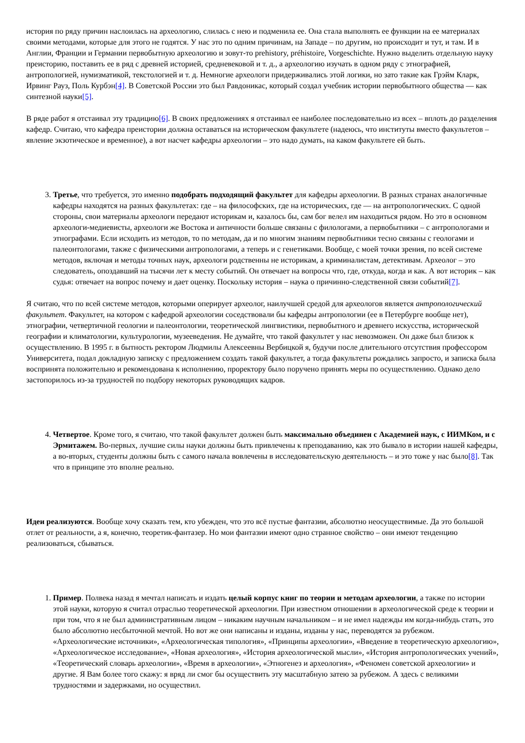история по ряду причин наслоилась на археологию, слилась с нею и подменила ее. Она стала выполнять ее функции на ее материалах своими методами, которые для этого не годятся. У нас это по одним причинам, на Западе – по другим, но происходит и тут, и там. И в Англии, Франции и Германии первобытную археологию и зовут-то prehistory, préhistoire, Vorgeschichte. Нужно выделить отдельную науку преисторию, поставить ее в ряд с древней историей, средневековой и т. д., а археологию изучать в одном ряду с этнографией, антропологией, нумизматикой, текстологией и т. д. Немногие археологи придерживались этой логики, но зато такие как Грэйм Кларк, Ирвинг Рауз, Поль Курбэн[4]. В Советской России это был Равдоникас, который создал учебник истории первобытного общества — как синтезной науки[5].
В ряде работ я отстаивал эту традицию[6]. В своих предложениях я отстаивал ее наиболее последовательно из всех – вплоть до разделения кафедр. Считаю, что кафедра преистории должна оставаться на историческом факультете (надеюсь, что институты вместо факультетов – явление экзотическое и временное), а вот насчет кафедры археологии – это надо думать, на каком факультете ей быть.
3. Третье, что требуется, это именно подобрать подходящий факультет для кафедры археологии. В разных странах аналогичные кафедры находятся на разных факультетах: где – на философских, где на исторических, где — на антропологических. С одной стороны, свои материалы археологи передают историкам и, казалось бы, сам бог велел им находиться рядом. Но это в основном археологи-медиевисты, археологи же Востока и античности больше связаны с филологами, а первобытники – с антропологами и этнографами. Если исходить из методов, то по методам, да и по многим знаниям первобытники тесно связаны с геологами и палеонтологами, также с физическими антропологами, а теперь и с генетиками. Вообще, с моей точки зрения, по всей системе методов, включая и методы точных наук, археологи родственны не историкам, а криминалистам, детективам. Археолог – это следователь, опоздавший на тысячи лет к месту событий. Он отвечает на вопросы что, где, откуда, когда и как. А вот историк – как судья: отвечает на вопрос почему и дает оценку. Поскольку история – наука о причинно-следственной связи событий[7].
Я считаю, что по всей системе методов, которыми оперирует археолог, наилучшей средой для археологов является антропологический факультет. Факультет, на котором с кафедрой археологии соседствовали бы кафедры антропологии (ее в Петербурге вообще нет), этнографии, четвертичной геологии и палеонтологии, теоретической лингвистики, первобытного и древнего искусства, исторической географии и климатологии, культурологии, музееведения. Не думайте, что такой факультет у нас невозможен. Он даже был близок к осуществлению. В 1995 г. в бытность ректором Людмилы Алексеевны Вербицкой я, будучи после длительного отсутствия профессором Университета, подал докладную записку с предложением создать такой факультет, а тогда факультеты рождались запросто, и записка была воспринята положительно и рекомендована к исполнению, проректору было поручено принять меры по осуществлению. Однако дело застопорилось из-за трудностей по подбору некоторых руководящих кадров.
4. Четвертое. Кроме того, я считаю, что такой факультет должен быть максимально объединен с Академией наук, с ИИМКом, и с Эрмитажем. Во-первых, лучшие силы науки должны быть привлечены к преподаванию, как это бывало в истории нашей кафедры, а во-вторых, студенты должны быть с самого начала вовлечены в исследовательскую деятельность – и это тоже у нас было[8]. Так что в принципе это вполне реально.
Идеи реализуются. Вообще хочу сказать тем, кто убежден, что это всё пустые фантазии, абсолютно неосуществимые. Да это большой отлет от реальности, а я, конечно, теоретик-фантазер. Но мои фантазии имеют одно странное свойство – они имеют тенденцию реализоваться, сбываться.
1. Пример. Полвека назад я мечтал написать и издать целый корпус книг по теории и методам археологии, а также по истории этой науки, которую я считал отраслью теоретической археологии. При известном отношении в археологической среде к теории и при том, что я не был административным лицом – никаким научным начальником – и не имел надежды им когда-нибудь стать, это было абсолютно несбыточной мечтой. Но вот же они написаны и изданы, изданы у нас, переводятся за рубежом. «Археологические источники», «Археологическая типология», «Принципы археологии», «Введение в теоретическую археологию», «Археологическое исследование», «Новая археология», «История археологической мысли», «История антропологических учений», «Теоретический словарь археологии», «Время в археологии», «Этногенез и археология», «Феномен советской археологии» и другие. Я Вам более того скажу: я вряд ли смог бы осуществить эту масштабную затею за рубежом. А здесь с великими трудностями и задержками, но осуществил.